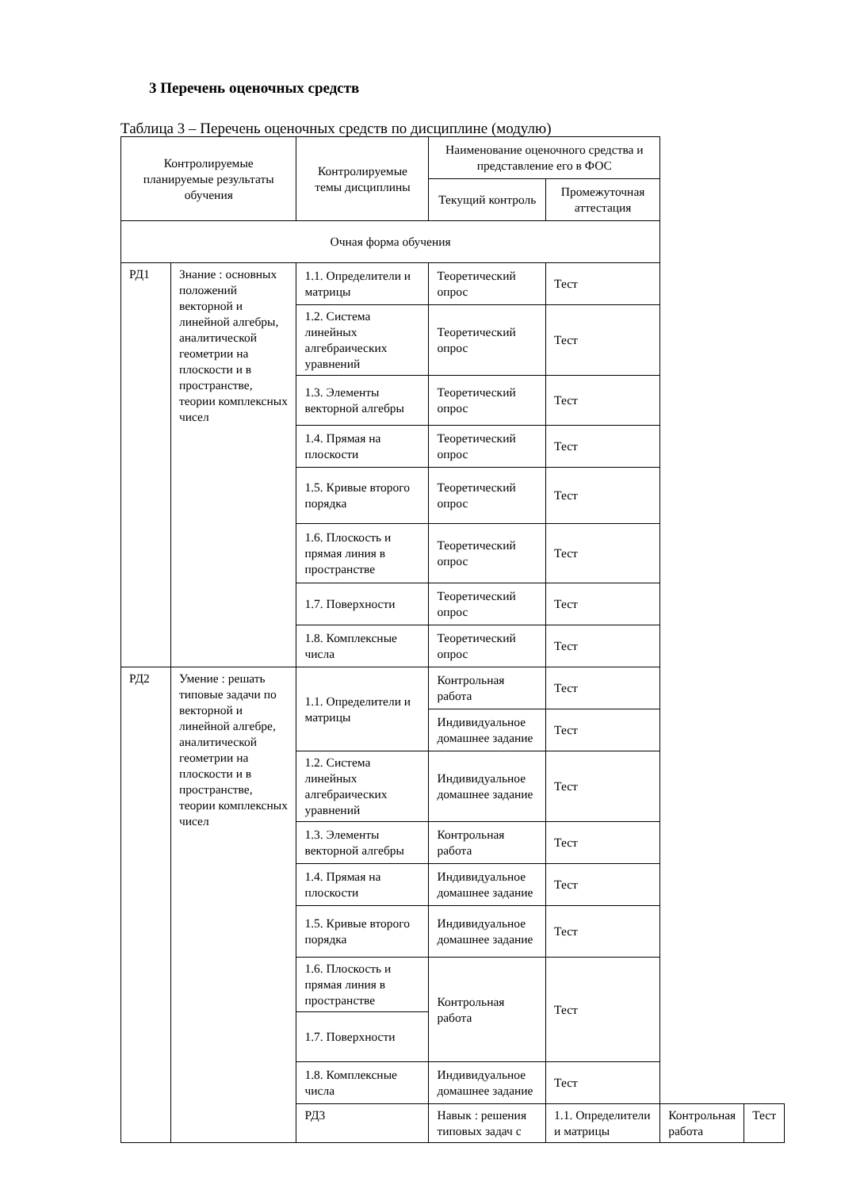3 Перечень оценочных средств
Таблица 3 – Перечень оценочных средств по дисциплине (модулю)
| Контролируемые планируемые результаты обучения | | Контролируемые темы дисциплины | Наименование оценочного средства и представление его в ФОС | | | |
| --- | --- | --- | --- | --- | --- | --- |
| | | | Текущий контроль | Промежуточная аттестация | | |
| Очная форма обучения | | | | | | |
| РД1 | Знание : основных положений векторной и линейной алгебры, аналитической геометрии на плоскости и в пространстве, теории комплексных чисел | 1.1. Определители и матрицы | Теоретический опрос | Тест | | |
| | | 1.2. Система линейных алгебраических уравнений | Теоретический опрос | Тест | | |
| | | 1.3. Элементы векторной алгебры | Теоретический опрос | Тест | | |
| | | 1.4. Прямая на плоскости | Теоретический опрос | Тест | | |
| | | 1.5. Кривые второго порядка | Теоретический опрос | Тест | | |
| | | 1.6. Плоскость и прямая линия в пространстве | Теоретический опрос | Тест | | |
| | | 1.7. Поверхности | Теоретический опрос | Тест | | |
| | | 1.8. Комплексные числа | Теоретический опрос | Тест | | |
| РД2 | Умение : решать типовые задачи по векторной и линейной алгебре, аналитической геометрии на плоскости и в пространстве, теории комплексных чисел | 1.1. Определители и матрицы | Контрольная работа | Тест | | |
| | | | Индивидуальное домашнее задание | Тест | | |
| | | 1.2. Система линейных алгебраических уравнений | Индивидуальное домашнее задание | Тест | | |
| | | 1.3. Элементы векторной алгебры | Контрольная работа | Тест | | |
| | | 1.4. Прямая на плоскости | Индивидуальное домашнее задание | Тест | | |
| | | 1.5. Кривые второго порядка | Индивидуальное домашнее задание | Тест | | |
| | | 1.6. Плоскость и прямая линия в пространстве | Контрольная работа | Тест | | |
| | | 1.7. Поверхности | | | | |
| | | 1.8. Комплексные числа | Индивидуальное домашнее задание | Тест | | |
| | | РД3 | Навык : решения типовых задач с | 1.1. Определители и матрицы | Контрольная работа | Тест |